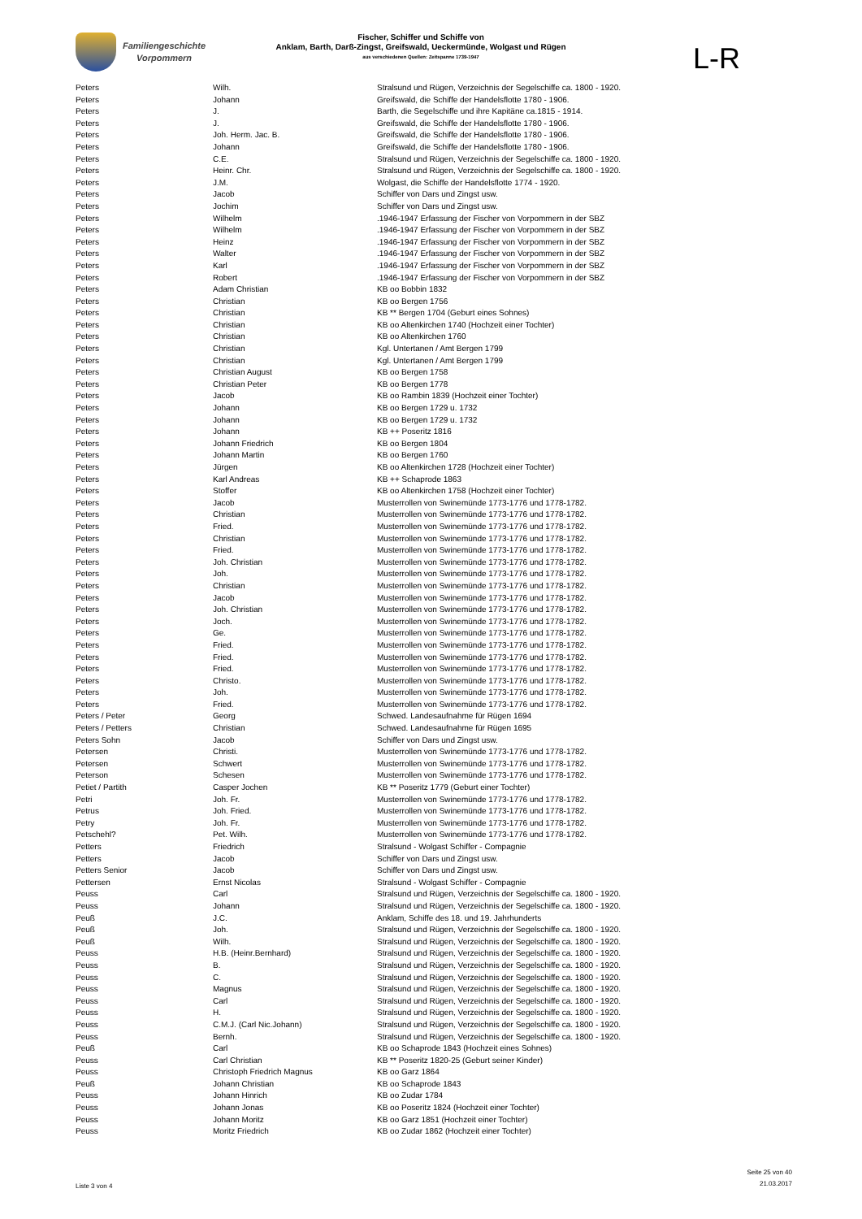Familiengeschichte
Vorpommern
Fischer, Schiffer und Schiffe von
Anklam, Barth, Darß-Zingst, Greifswald, Ueckermünde, Wolgast und Rügen
aus verschiedenen Quellen: Zeitspanne 1739-1947
L-R
| Peters | Wilh. | Stralsund und Rügen, Verzeichnis der Segelschiffe ca. 1800 - 1920. |
| Peters | Johann | Greifswald, die Schiffe der Handelsflotte 1780 - 1906. |
| Peters | J. | Barth, die Segelschiffe und ihre Kapitäne ca.1815 - 1914. |
| Peters | J. | Greifswald, die Schiffe der Handelsflotte 1780 - 1906. |
| Peters | Joh. Herm. Jac. B. | Greifswald, die Schiffe der Handelsflotte 1780 - 1906. |
| Peters | Johann | Greifswald, die Schiffe der Handelsflotte 1780 - 1906. |
| Peters | C.E. | Stralsund und Rügen, Verzeichnis der Segelschiffe ca. 1800 - 1920. |
| Peters | Heinr. Chr. | Stralsund und Rügen, Verzeichnis der Segelschiffe ca. 1800 - 1920. |
| Peters | J.M. | Wolgast, die Schiffe der Handelsflotte 1774 - 1920. |
| Peters | Jacob | Schiffer von Dars und Zingst usw. |
| Peters | Jochim | Schiffer von Dars und Zingst usw. |
| Peters | Wilhelm | .1946-1947 Erfassung der Fischer von Vorpommern in der SBZ |
| Peters | Wilhelm | .1946-1947 Erfassung der Fischer von Vorpommern in der SBZ |
| Peters | Heinz | .1946-1947 Erfassung der Fischer von Vorpommern in der SBZ |
| Peters | Walter | .1946-1947 Erfassung der Fischer von Vorpommern in der SBZ |
| Peters | Karl | .1946-1947 Erfassung der Fischer von Vorpommern in der SBZ |
| Peters | Robert | .1946-1947 Erfassung der Fischer von Vorpommern in der SBZ |
| Peters | Adam Christian | KB oo Bobbin 1832 |
| Peters | Christian | KB oo Bergen 1756 |
| Peters | Christian | KB ** Bergen 1704 (Geburt eines Sohnes) |
| Peters | Christian | KB oo Altenkirchen 1740 (Hochzeit einer Tochter) |
| Peters | Christian | KB oo Altenkirchen 1760 |
| Peters | Christian | Kgl. Untertanen / Amt Bergen 1799 |
| Peters | Christian | Kgl. Untertanen / Amt Bergen 1799 |
| Peters | Christian August | KB oo Bergen 1758 |
| Peters | Christian Peter | KB oo Bergen 1778 |
| Peters | Jacob | KB oo Rambin 1839 (Hochzeit einer Tochter) |
| Peters | Johann | KB oo Bergen 1729 u. 1732 |
| Peters | Johann | KB oo Bergen 1729 u. 1732 |
| Peters | Johann | KB ++ Poseritz 1816 |
| Peters | Johann Friedrich | KB oo Bergen 1804 |
| Peters | Johann Martin | KB oo Bergen 1760 |
| Peters | Jürgen | KB oo Altenkirchen 1728 (Hochzeit einer Tochter) |
| Peters | Karl Andreas | KB ++ Schaprode 1863 |
| Peters | Stoffer | KB oo Altenkirchen 1758 (Hochzeit einer Tochter) |
| Peters | Jacob | Musterrollen von Swinemünde 1773-1776 und 1778-1782. |
| Peters | Christian | Musterrollen von Swinemünde 1773-1776 und 1778-1782. |
| Peters | Fried. | Musterrollen von Swinemünde 1773-1776 und 1778-1782. |
| Peters | Christian | Musterrollen von Swinemünde 1773-1776 und 1778-1782. |
| Peters | Fried. | Musterrollen von Swinemünde 1773-1776 und 1778-1782. |
| Peters | Joh. Christian | Musterrollen von Swinemünde 1773-1776 und 1778-1782. |
| Peters | Joh. | Musterrollen von Swinemünde 1773-1776 und 1778-1782. |
| Peters | Christian | Musterrollen von Swinemünde 1773-1776 und 1778-1782. |
| Peters | Jacob | Musterrollen von Swinemünde 1773-1776 und 1778-1782. |
| Peters | Joh. Christian | Musterrollen von Swinemünde 1773-1776 und 1778-1782. |
| Peters | Joch. | Musterrollen von Swinemünde 1773-1776 und 1778-1782. |
| Peters | Ge. | Musterrollen von Swinemünde 1773-1776 und 1778-1782. |
| Peters | Fried. | Musterrollen von Swinemünde 1773-1776 und 1778-1782. |
| Peters | Fried. | Musterrollen von Swinemünde 1773-1776 und 1778-1782. |
| Peters | Fried. | Musterrollen von Swinemünde 1773-1776 und 1778-1782. |
| Peters | Christo. | Musterrollen von Swinemünde 1773-1776 und 1778-1782. |
| Peters | Joh. | Musterrollen von Swinemünde 1773-1776 und 1778-1782. |
| Peters | Fried. | Musterrollen von Swinemünde 1773-1776 und 1778-1782. |
| Peters / Peter | Georg | Schwed. Landesaufnahme für Rügen 1694 |
| Peters / Petters | Christian | Schwed. Landesaufnahme für Rügen 1695 |
| Peters Sohn | Jacob | Schiffer von Dars und Zingst usw. |
| Petersen | Christi. | Musterrollen von Swinemünde 1773-1776 und 1778-1782. |
| Petersen | Schwert | Musterrollen von Swinemünde 1773-1776 und 1778-1782. |
| Peterson | Schesen | Musterrollen von Swinemünde 1773-1776 und 1778-1782. |
| Petiet / Partith | Casper Jochen | KB ** Poseritz 1779 (Geburt einer Tochter) |
| Petri | Joh. Fr. | Musterrollen von Swinemünde 1773-1776 und 1778-1782. |
| Petrus | Joh. Fried. | Musterrollen von Swinemünde 1773-1776 und 1778-1782. |
| Petry | Joh. Fr. | Musterrollen von Swinemünde 1773-1776 und 1778-1782. |
| Petschehl? | Pet. Wilh. | Musterrollen von Swinemünde 1773-1776 und 1778-1782. |
| Petters | Friedrich | Stralsund - Wolgast Schiffer - Compagnie |
| Petters | Jacob | Schiffer von Dars und Zingst usw. |
| Petters Senior | Jacob | Schiffer von Dars und Zingst usw. |
| Pettersen | Ernst Nicolas | Stralsund - Wolgast Schiffer - Compagnie |
| Peuss | Carl | Stralsund und Rügen, Verzeichnis der Segelschiffe ca. 1800 - 1920. |
| Peuss | Johann | Stralsund und Rügen, Verzeichnis der Segelschiffe ca. 1800 - 1920. |
| Peuß | J.C. | Anklam, Schiffe des 18. und 19. Jahrhunderts |
| Peuß | Joh. | Stralsund und Rügen, Verzeichnis der Segelschiffe ca. 1800 - 1920. |
| Peuß | Wilh. | Stralsund und Rügen, Verzeichnis der Segelschiffe ca. 1800 - 1920. |
| Peuss | H.B. (Heinr.Bernhard) | Stralsund und Rügen, Verzeichnis der Segelschiffe ca. 1800 - 1920. |
| Peuss | B. | Stralsund und Rügen, Verzeichnis der Segelschiffe ca. 1800 - 1920. |
| Peuss | C. | Stralsund und Rügen, Verzeichnis der Segelschiffe ca. 1800 - 1920. |
| Peuss | Magnus | Stralsund und Rügen, Verzeichnis der Segelschiffe ca. 1800 - 1920. |
| Peuss | Carl | Stralsund und Rügen, Verzeichnis der Segelschiffe ca. 1800 - 1920. |
| Peuss | H. | Stralsund und Rügen, Verzeichnis der Segelschiffe ca. 1800 - 1920. |
| Peuss | C.M.J. (Carl Nic.Johann) | Stralsund und Rügen, Verzeichnis der Segelschiffe ca. 1800 - 1920. |
| Peuss | Bernh. | Stralsund und Rügen, Verzeichnis der Segelschiffe ca. 1800 - 1920. |
| Peuß | Carl | KB oo Schaprode 1843 (Hochzeit eines Sohnes) |
| Peuss | Carl Christian | KB ** Poseritz 1820-25 (Geburt seiner Kinder) |
| Peuss | Christoph Friedrich Magnus | KB oo Garz 1864 |
| Peuß | Johann Christian | KB oo Schaprode 1843 |
| Peuss | Johann Hinrich | KB oo Zudar 1784 |
| Peuss | Johann Jonas | KB oo Poseritz 1824 (Hochzeit einer Tochter) |
| Peuss | Johann Moritz | KB oo Garz 1851 (Hochzeit einer Tochter) |
| Peuss | Moritz Friedrich | KB oo Zudar 1862 (Hochzeit einer Tochter) |
Liste 3 von 4
Seite 25 von 40
21.03.2017